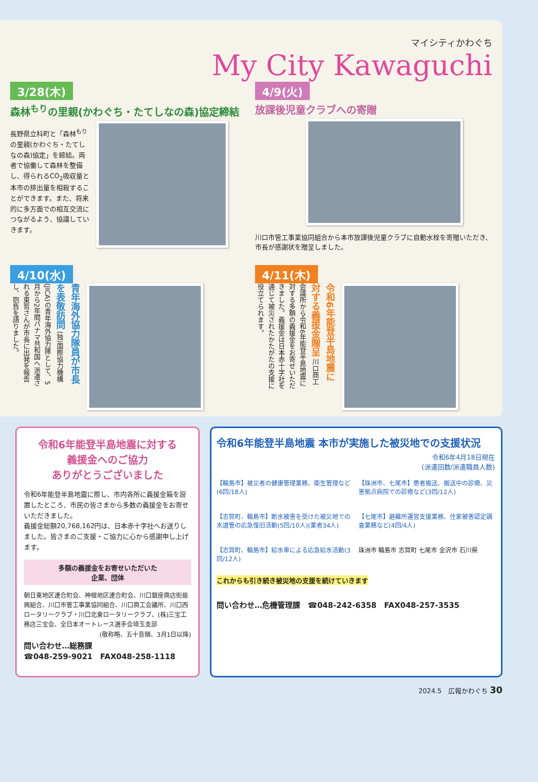マイシティかわぐち
My City Kawaguchi
3/28(木)
森林<sup>もり</sup>の里親(かわぐち・たてしなの森)協定締結
長野県立科町と「森林<sup>もり</sup>の里親(かわぐち・たてしなの森)協定」を締結。両者で協働して森林を整備し、得られるCO<sub>2</sub>吸収量と本市の排出量を相殺することができます。また、将来的に多方面での相互交流につながるよう、協議していきます。
4/9(火)
放課後児童クラブへの寄贈
川口市管工事業協同組合から本市放課後児童クラブに自動水栓を寄贈いただき、市長が感謝状を贈呈しました。
4/10(水)
青年海外協力隊員が市長を表敬訪問 (独)国際協力機構(JICA)の青年海外協力隊として、5月から2年間パナマ共和国へ派遣される東哲さんが市長に出発を報告し、抱負を語りました。
4/11(木)
令和6年能登半島地震に対する義援金贈呈 川口商工会議所から令和6年能登半島地震に対する多額の義援金をお寄せいただきました。義援金は日本赤十字社を通じて被災されたかたがたの支援に役立てられます。
令和6年能登半島地震に対する
義援金へのご協力
ありがとうございました
令和6年能登半島地震に際し、市内各所に義援金箱を設置したところ、市民の皆さまから多数の義援金をお寄せいただきました。
義援金総額20,768,162円は、日本赤十字社へお送りしました。皆さまのご支援・ご協力に心から感謝申し上げます。
多額の義援金をお寄せいただいた
企業、団体
朝日東地区連合町会、神根地区連合町会、川口銀座商店街振興組合、川口市管工事業協同組合、川口商工会議所、川口西ロータリークラブ・川口北東ロータリークラブ、(株)三宝工務店三宝会、全日本オートレース選手会埼玉支部
(敬称略、五十音順、3月1日以降)
問い合わせ…総務課
☎048-259-9021　FAX048-258-1118
令和6年能登半島地震 本市が実施した被災地での支援状況
令和6年4月18日現在
(派遣回数/派遣職員人数)
【輪島市】被災者の健康管理業務、衛生管理など(6回/18人)
【珠洲市、七尾市】患者搬送、搬送中の診療、災害拠点病院での診療など(3回/12人)
【志賀町、輪島市】断水被害を受けた被災地での水道管の応急復旧活動(5回/10人)(業者34人)
【七尾市】避難所運営支援業務、住家被害認定調査業務など(4回/4人)
【志賀町、輪島市】給水車による応急給水活動(3回/12人)
珠洲市 輪島市 志賀町 七尾市 金沢市 石川県
これからも引き続き被災地の支援を続けていきます
問い合わせ…危機管理課　☎048-242-6358　FAX048-257-3535
2024.5　広報かわぐち 30